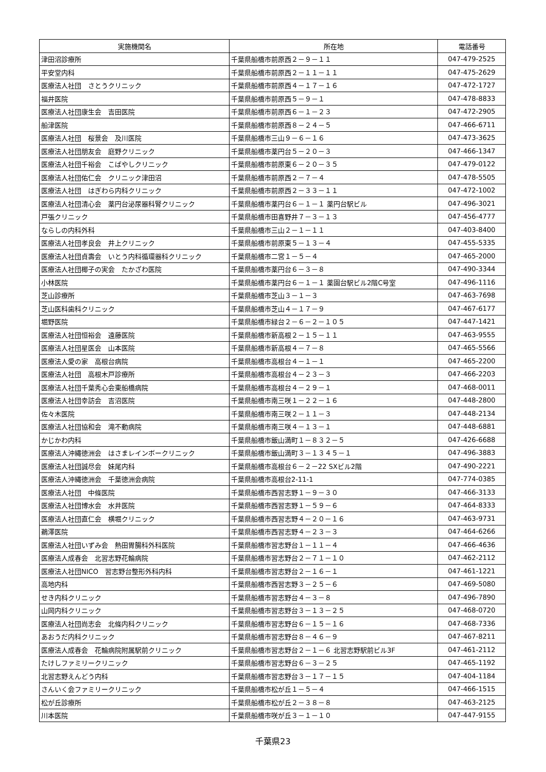| 実施機関名 | 所在地 | 電話番号 |
| --- | --- | --- |
| 津田沼診療所 | 千葉県船橋市前原西２－９－１１ | 047-479-2525 |
| 平安堂内科 | 千葉県船橋市前原西２－１１－１１ | 047-475-2629 |
| 医療法人社団 さとうクリニック | 千葉県船橋市前原西４－１７－１６ | 047-472-1727 |
| 福井医院 | 千葉県船橋市前原西５－９－１ | 047-478-8833 |
| 医療法人社団康生会 吉田医院 | 千葉県船橋市前原西６－１－２３ | 047-472-2905 |
| 船津医院 | 千葉県船橋市前原西８－２４－５ | 047-466-6711 |
| 医療法人社団 桜景会 及川医院 | 千葉県船橋市三山９－６－１６ | 047-473-3625 |
| 医療法人社団朋友会 庭野クリニック | 千葉県船橋市薬円台５－２０－３ | 047-466-1347 |
| 医療法人社団千裕会 こばやしクリニック | 千葉県船橋市前原東６－２０－３５ | 047-479-0122 |
| 医療法人社団佑仁会 クリニック津田沼 | 千葉県船橋市前原西２－７－４ | 047-478-5505 |
| 医療法人社団 はぎわら内科クリニック | 千葉県船橋市前原西２－３３－１１ | 047-472-1002 |
| 医療法人社団清心会 薬円台泌尿器科腎クリニック | 千葉県船橋市薬円台６－１－１ 薬円台駅ビル | 047-496-3021 |
| 戸張クリニック | 千葉県船橋市田喜野井７－３－１３ | 047-456-4777 |
| ならしの内科外科 | 千葉県船橋市三山２－１－１１ | 047-403-8400 |
| 医療法人社団孝良会 井上クリニック | 千葉県船橋市前原東５－１３－４ | 047-455-5335 |
| 医療法人社団貞壽会 いとう内科循環器科クリニック | 千葉県船橋市二宮１－５－４ | 047-465-2000 |
| 医療法人社団椰子の実会 たかざわ医院 | 千葉県船橋市薬円台６－３－８ | 047-490-3344 |
| 小林医院 | 千葉県船橋市薬円台６－１－１ 薬園台駅ビル2階C号室 | 047-496-1116 |
| 芝山診療所 | 千葉県船橋市芝山３－１－３ | 047-463-7698 |
| 芝山医科歯科クリニック | 千葉県船橋市芝山４－１７－９ | 047-467-6177 |
| 堀野医院 | 千葉県船橋市緑台２－６－２－１０５ | 047-447-1421 |
| 医療法人社団恒裕会 遠藤医院 | 千葉県船橋市新高根２－１５－１１ | 047-463-9555 |
| 医療法人社団星医会 山本医院 | 千葉県船橋市新高根４－７－８ | 047-465-5566 |
| 医療法人愛の家 高根台病院 | 千葉県船橋市高根台４－１－１ | 047-465-2200 |
| 医療法人社団 高根木戸診療所 | 千葉県船橋市高根台４－２３－３ | 047-466-2203 |
| 医療法人社団千葉秀心会東船橋病院 | 千葉県船橋市高根台４－２９－１ | 047-468-0011 |
| 医療法人社団幸訪会 吉沼医院 | 千葉県船橋市南三咲１－２２－１６ | 047-448-2800 |
| 佐々木医院 | 千葉県船橋市南三咲２－１１－３ | 047-448-2134 |
| 医療法人社団協和会 滝不動病院 | 千葉県船橋市南三咲４－１３－１ | 047-448-6881 |
| かじかわ内科 | 千葉県船橋市飯山満町１－８３２－５ | 047-426-6688 |
| 医療法人沖縄徳洲会 はさまレインボークリニック | 千葉県船橋市飯山満町３－１３４５－１ | 047-496-3883 |
| 医療法人社団誠尽会 妹尾内科 | 千葉県船橋市高根台６－２－22 SXビル2階 | 047-490-2221 |
| 医療法人沖縄徳洲会 千葉徳洲会病院 | 千葉県船橋市高根台2-11-1 | 047-774-0385 |
| 医療法人社団 中條医院 | 千葉県船橋市西習志野１－９－３０ | 047-466-3133 |
| 医療法人社団博水会 水井医院 | 千葉県船橋市西習志野１－５９－６ | 047-464-8333 |
| 医療法人社団直仁会 横堀クリニック | 千葉県船橋市西習志野４－２０－１６ | 047-463-9731 |
| 鵜澤医院 | 千葉県船橋市西習志野４－２３－３ | 047-464-6266 |
| 医療法人社団いずみ会 熱田胃腸科外科医院 | 千葉県船橋市習志野台１－１１－４ | 047-466-4636 |
| 医療法人成春会 北習志野花輪病院 | 千葉県船橋市習志野台２－７１－１０ | 047-462-2112 |
| 医療法人社団NICO 習志野台整形外科内科 | 千葉県船橋市習志野台２－１６－１ | 047-461-1221 |
| 高地内科 | 千葉県船橋市西習志野３－２５－６ | 047-469-5080 |
| せき内科クリニック | 千葉県船橋市習志野台４－３－８ | 047-496-7890 |
| 山岡内科クリニック | 千葉県船橋市習志野台３－１３－２５ | 047-468-0720 |
| 医療法人社団尚志会 北條内科クリニック | 千葉県船橋市習志野台６－１５－１６ | 047-468-7336 |
| あおうだ内科クリニック | 千葉県船橋市習志野台８－４６－９ | 047-467-8211 |
| 医療法人成春会 花輪病院附属駅前クリニック | 千葉県船橋市習志野台２－１－６ 北習志野駅前ビル3F | 047-461-2112 |
| たけしファミリークリニック | 千葉県船橋市習志野台６－３－２５ | 047-465-1192 |
| 北習志野えんどう内科 | 千葉県船橋市習志野台３－１７－１５ | 047-404-1184 |
| さんいく会ファミリークリニック | 千葉県船橋市松が丘１－５－４ | 047-466-1515 |
| 松が丘診療所 | 千葉県船橋市松が丘２－３８－８ | 047-463-2125 |
| 川本医院 | 千葉県船橋市咲が丘３－１－１０ | 047-447-9155 |
千葉県23